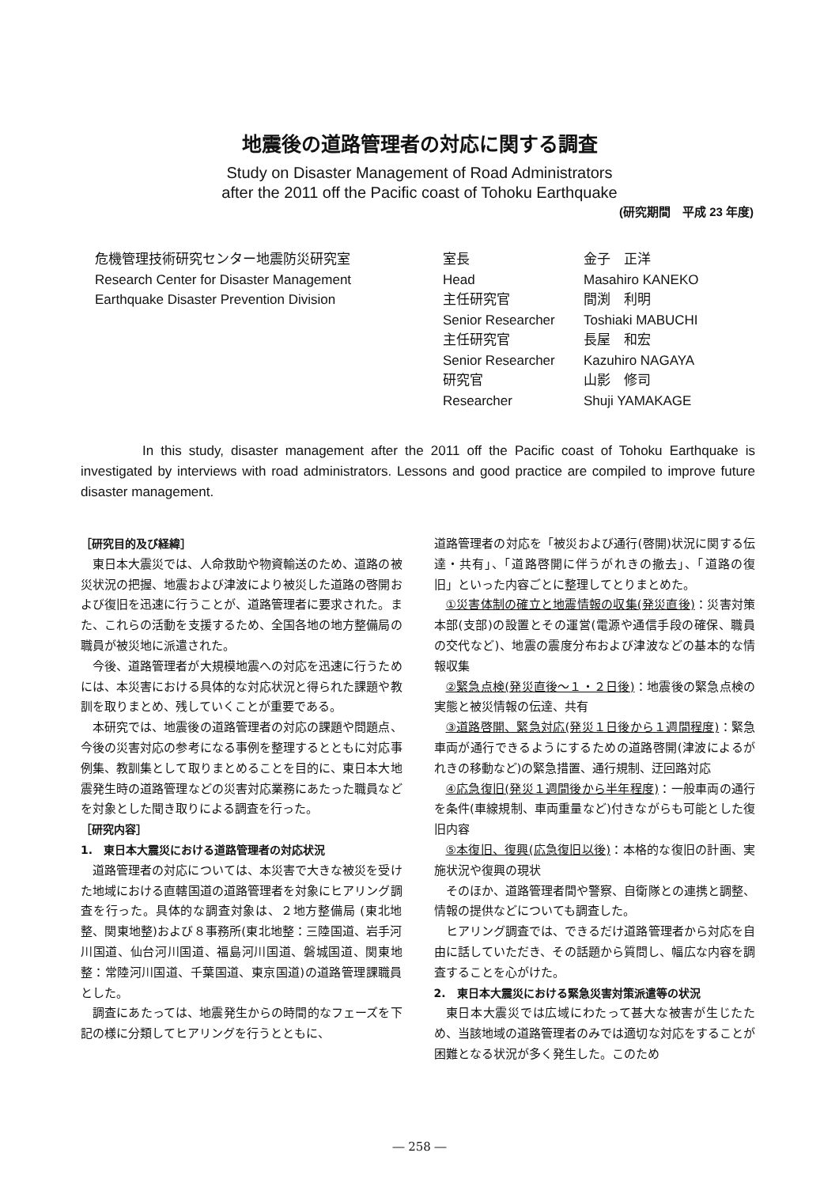地震後の道路管理者の対応に関する調査
Study on Disaster Management of Road Administrators
after the 2011 off the Pacific coast of Tohoku Earthquake
(研究期間　平成 23 年度)
危機管理技術研究センター地震防災研究室
Research Center for Disaster Management
Earthquake Disaster Prevention Division
| 室長 | 金子 正洋 |
| Head | Masahiro KANEKO |
| 主任研究官 | 間渕 利明 |
| Senior Researcher | Toshiaki MABUCHI |
| 主任研究官 | 長屋 和宏 |
| Senior Researcher | Kazuhiro NAGAYA |
| 研究官 | 山影 修司 |
| Researcher | Shuji YAMAKAGE |
In this study, disaster management after the 2011 off the Pacific coast of Tohoku Earthquake is investigated by interviews with road administrators. Lessons and good practice are compiled to improve future disaster management.
［研究目的及び経緯］
東日本大震災では、人命救助や物資輸送のため、道路の被災状況の把握、地震および津波により被災した道路の啓開および復旧を迅速に行うことが、道路管理者に要求された。また、これらの活動を支援するため、全国各地の地方整備局の職員が被災地に派遣された。
今後、道路管理者が大規模地震への対応を迅速に行うためには、本災害における具体的な対応状況と得られた課題や教訓を取りまとめ、残していくことが重要である。
本研究では、地震後の道路管理者の対応の課題や問題点、今後の災害対応の参考になる事例を整理するとともに対応事例集、教訓集として取りまとめることを目的に、東日本大地震発生時の道路管理などの災害対応業務にあたった職員などを対象とした聞き取りによる調査を行った。
［研究内容］
1.　東日本大震災における道路管理者の対応状況
道路管理者の対応については、本災害で大きな被災を受けた地域における直轄国道の道路管理者を対象にヒアリング調査を行った。具体的な調査対象は、２地方整備局 (東北地整、関東地整)および８事務所(東北地整：三陸国道、岩手河川国道、仙台河川国道、福島河川国道、磐城国道、関東地整：常陸河川国道、千葉国道、東京国道)の道路管理課職員とした。
調査にあたっては、地震発生からの時間的なフェーズを下記の様に分類してヒアリングを行うとともに、
道路管理者の対応を「被災および通行(啓開)状況に関する伝達・共有」、「道路啓開に伴うがれきの撤去」、「道路の復旧」といった内容ごとに整理してとりまとめた。
①災害体制の確立と地震情報の収集(発災直後)：災害対策本部(支部)の設置とその運営(電源や通信手段の確保、職員の交代など)、地震の震度分布および津波などの基本的な情報収集
②緊急点検(発災直後～１・２日後)：地震後の緊急点検の実態と被災情報の伝達、共有
③道路啓開、緊急対応(発災１日後から１週間程度)：緊急車両が通行できるようにするための道路啓開(津波によるがれきの移動など)の緊急措置、通行規制、迂回路対応
④応急復旧(発災１週間後から半年程度)：一般車両の通行を条件(車線規制、車両重量など)付きながらも可能とした復旧内容
⑤本復旧、復興(応急復旧以後)：本格的な復旧の計画、実施状況や復興の現状
そのほか、道路管理者間や警察、自衛隊との連携と調整、情報の提供などについても調査した。
ヒアリング調査では、できるだけ道路管理者から対応を自由に話していただき、その話題から質問し、幅広な内容を調査することを心がけた。
2.　東日本大震災における緊急災害対策派遣等の状況
東日本大震災では広域にわたって甚大な被害が生じたため、当該地域の道路管理者のみでは適切な対応をすることが困難となる状況が多く発生した。このため
― 258 ―